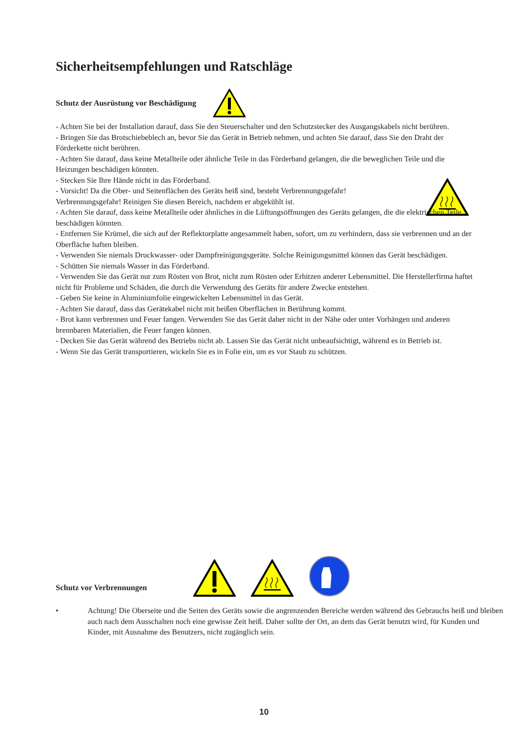Sicherheitsempfehlungen und Ratschläge
Schutz der Ausrüstung vor Beschädigung
- Achten Sie bei der Installation darauf, dass Sie den Steuerschalter und den Schutzstecker des Ausgangskabels nicht berühren.
- Bringen Sie das Brotschiebeblech an, bevor Sie das Gerät in Betrieb nehmen, und achten Sie darauf, dass Sie den Draht der Förderkette nicht berühren.
- Achten Sie darauf, dass keine Metallteile oder ähnliche Teile in das Förderband gelangen, die die beweglichen Teile und die Heizungen beschädigen könnten.
- Stecken Sie Ihre Hände nicht in das Förderband.
- Vorsicht! Da die Ober- und Seitenflächen des Geräts heiß sind, besteht Verbrennungsgefahr!
Verbrennungsgefahr! Reinigen Sie diesen Bereich, nachdem er abgekühlt ist.
- Achten Sie darauf, dass keine Metallteile oder ähnliches in die Lüftungsöffnungen des Geräts gelangen, die die elektrischen Teile beschädigen könnten.
- Entfernen Sie Krümel, die sich auf der Reflektorplatte angesammelt haben, sofort, um zu verhindern, dass sie verbrennen und an der Oberfläche haften bleiben.
- Verwenden Sie niemals Druckwasser- oder Dampfreinigungsgeräte. Solche Reinigungsmittel können das Gerät beschädigen.
- Schütten Sie niemals Wasser in das Förderband.
- Verwenden Sie das Gerät nur zum Rösten von Brot, nicht zum Rösten oder Erhitzen anderer Lebensmittel. Die Herstellerfirma haftet nicht für Probleme und Schäden, die durch die Verwendung des Geräts für andere Zwecke entstehen.
- Geben Sie keine in Aluminiumfolie eingewickelten Lebensmittel in das Gerät.
- Achten Sie darauf, dass das Gerätekabel nicht mit heißen Oberflächen in Berührung kommt.
- Brot kann verbrennen und Feuer fangen. Verwenden Sie das Gerät daher nicht in der Nähe oder unter Vorhängen und anderen brennbaren Materialien, die Feuer fangen können.
- Decken Sie das Gerät während des Betriebs nicht ab. Lassen Sie das Gerät nicht unbeaufsichtigt, während es in Betrieb ist.
- Wenn Sie das Gerät transportieren, wickeln Sie es in Folie ein, um es vor Staub zu schützen.
Schutz vor Verbrennungen
• Achtung! Die Oberseite und die Seiten des Geräts sowie die angrenzenden Bereiche werden während des Gebrauchs heiß und bleiben auch nach dem Ausschalten noch eine gewisse Zeit heiß. Daher sollte der Ort, an dem das Gerät benutzt wird, für Kunden und Kinder, mit Ausnahme des Benutzers, nicht zugänglich sein.
10